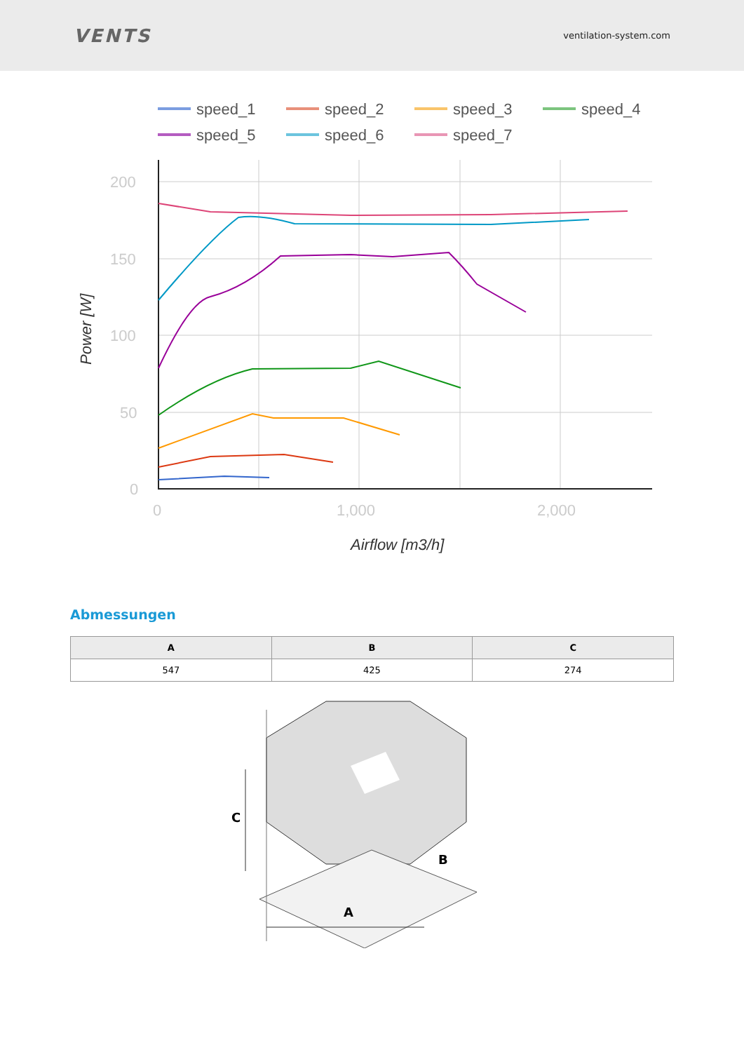VENTS
ventilation-system.com
speed_1
speed_2
speed_3
speed_4
speed_5
speed_6
speed_7
200
150
100
50
0
0
1,000
2,000
Airflow [m3/h]
Power [W]
Abmessungen
| A | B | C |
| --- | --- | --- |
| 547 | 425 | 274 |
A
B
C